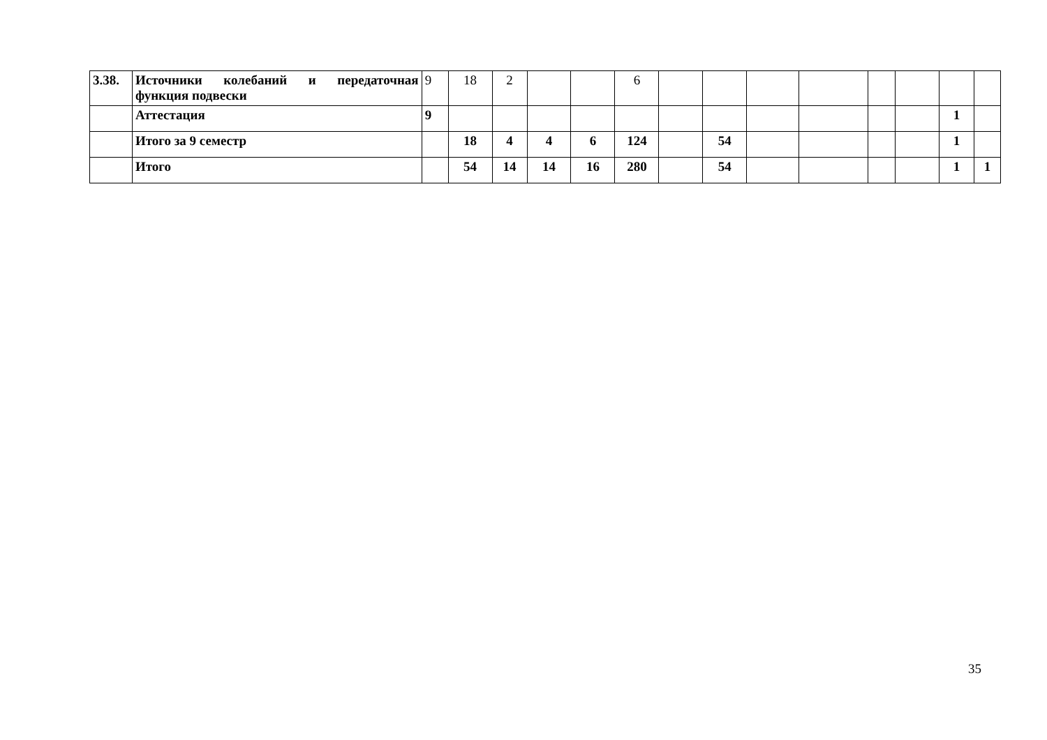| 3.38. | Источники колебаний и передаточная функция подвески | 9 | 18 | 2 | | | 6 | | | | | | | | |
| | Аттестация | 9 | | | | | | | | | | | | 1 | |
| | Итого за 9 семестр | | 18 | 4 | 4 | 6 | 124 | | 54 | | | | | 1 | |
| | Итого | | 54 | 14 | 14 | 16 | 280 | | 54 | | | | | 1 | 1 |
35